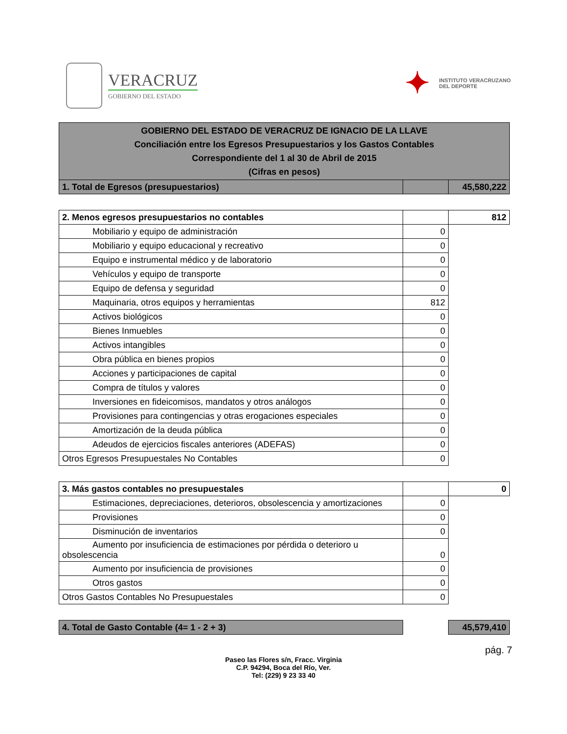VERACRUZ
GOBIERNO DEL ESTADO
✦
INSTITUTO VERACRUZANO
DEL DEPORTE
| GOBIERNO DEL ESTADO DE VERACRUZ DE IGNACIO DE LA LLAVE Conciliación entre los Egresos Presupuestarios y los Gastos Contables Correspondiente del 1 al 30 de Abril de 2015 (Cifras en pesos) | | |
| 1. Total de Egresos (presupuestarios) | | 45,580,222 |
| 2. Menos egresos presupuestarios no contables | | 812 |
| Mobiliario y equipo de administración | 0 | |
| Mobiliario y equipo educacional y recreativo | 0 | |
| Equipo e instrumental médico y de laboratorio | 0 | |
| Vehículos y equipo de transporte | 0 | |
| Equipo de defensa y seguridad | 0 | |
| Maquinaria, otros equipos y herramientas | 812 | |
| Activos biológicos | 0 | |
| Bienes Inmuebles | 0 | |
| Activos intangibles | 0 | |
| Obra pública en bienes propios | 0 | |
| Acciones y participaciones de capital | 0 | |
| Compra de títulos y valores | 0 | |
| Inversiones en fideicomisos, mandatos y otros análogos | 0 | |
| Provisiones para contingencias y otras erogaciones especiales | 0 | |
| Amortización de la deuda pública | 0 | |
| Adeudos de ejercicios fiscales anteriores (ADEFAS) | 0 | |
| Otros Egresos Presupuestales No Contables | 0 | |
| 3. Más gastos contables no presupuestales | | 0 |
| Estimaciones, depreciaciones, deterioros, obsolescencia y amortizaciones | 0 | |
| Provisiones | 0 | |
| Disminución de inventarios | 0 | |
| Aumento por insuficiencia de estimaciones por pérdida o deterioro u obsolescencia | 0 | |
| Aumento por insuficiencia de provisiones | 0 | |
| Otros gastos | 0 | |
| Otros Gastos Contables No Presupuestales | 0 | |
| 4. Total de Gasto Contable (4= 1 - 2 + 3) | | 45,579,410 |
pág. 7
Paseo las Flores s/n, Fracc. Virginia
C.P. 94294, Boca del Río, Ver.
Tel: (229) 9 23 33 40